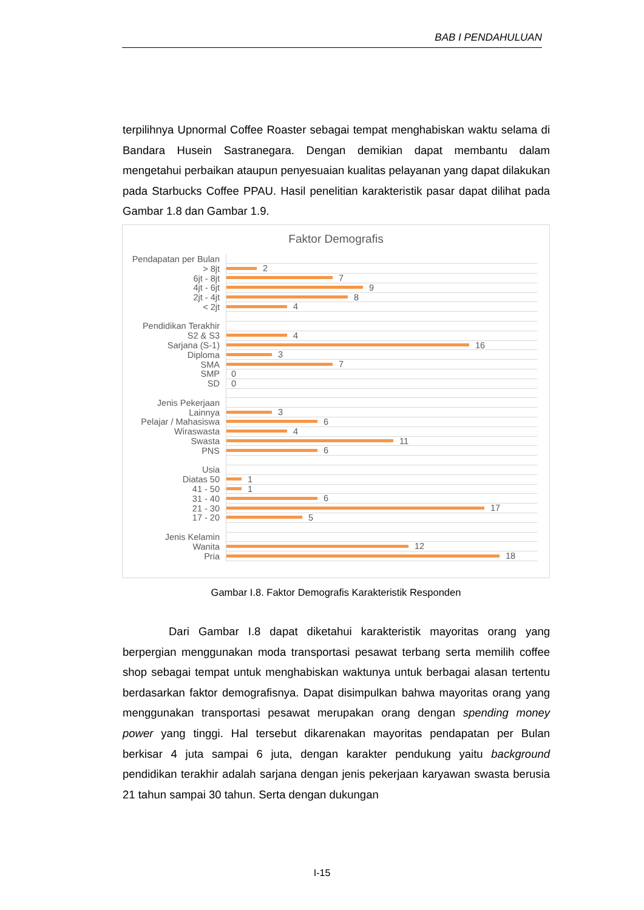BAB I PENDAHULUAN
terpilihnya Upnormal Coffee Roaster sebagai tempat menghabiskan waktu selama di Bandara Husein Sastranegara. Dengan demikian dapat membantu dalam mengetahui perbaikan ataupun penyesuaian kualitas pelayanan yang dapat dilakukan pada Starbucks Coffee PPAU. Hasil penelitian karakteristik pasar dapat dilihat pada Gambar 1.8 dan Gambar 1.9.
Faktor Demografis
Pendapatan per Bulan
> 8jt
2
6jt - 8jt
7
4jt - 6jt
9
2jt - 4jt
8
< 2jt
4
Pendidikan Terakhir
S2 & S3
4
Sarjana (S-1)
16
Diploma
3
SMA
7
SMP
0
SD
0
Jenis Pekerjaan
Lainnya
3
Pelajar / Mahasiswa
6
Wiraswasta
4
Swasta
11
PNS
6
Usia
Diatas 50
1
41 - 50
1
31 - 40
6
21 - 30
17
17 - 20
5
Jenis Kelamin
Wanita
12
Pria
18
Gambar I.8. Faktor Demografis Karakteristik Responden
Dari Gambar I.8 dapat diketahui karakteristik mayoritas orang yang berpergian menggunakan moda transportasi pesawat terbang serta memilih coffee shop sebagai tempat untuk menghabiskan waktunya untuk berbagai alasan tertentu berdasarkan faktor demografisnya. Dapat disimpulkan bahwa mayoritas orang yang menggunakan transportasi pesawat merupakan orang dengan spending money power yang tinggi. Hal tersebut dikarenakan mayoritas pendapatan per Bulan berkisar 4 juta sampai 6 juta, dengan karakter pendukung yaitu background pendidikan terakhir adalah sarjana dengan jenis pekerjaan karyawan swasta berusia 21 tahun sampai 30 tahun. Serta dengan dukungan
I-15